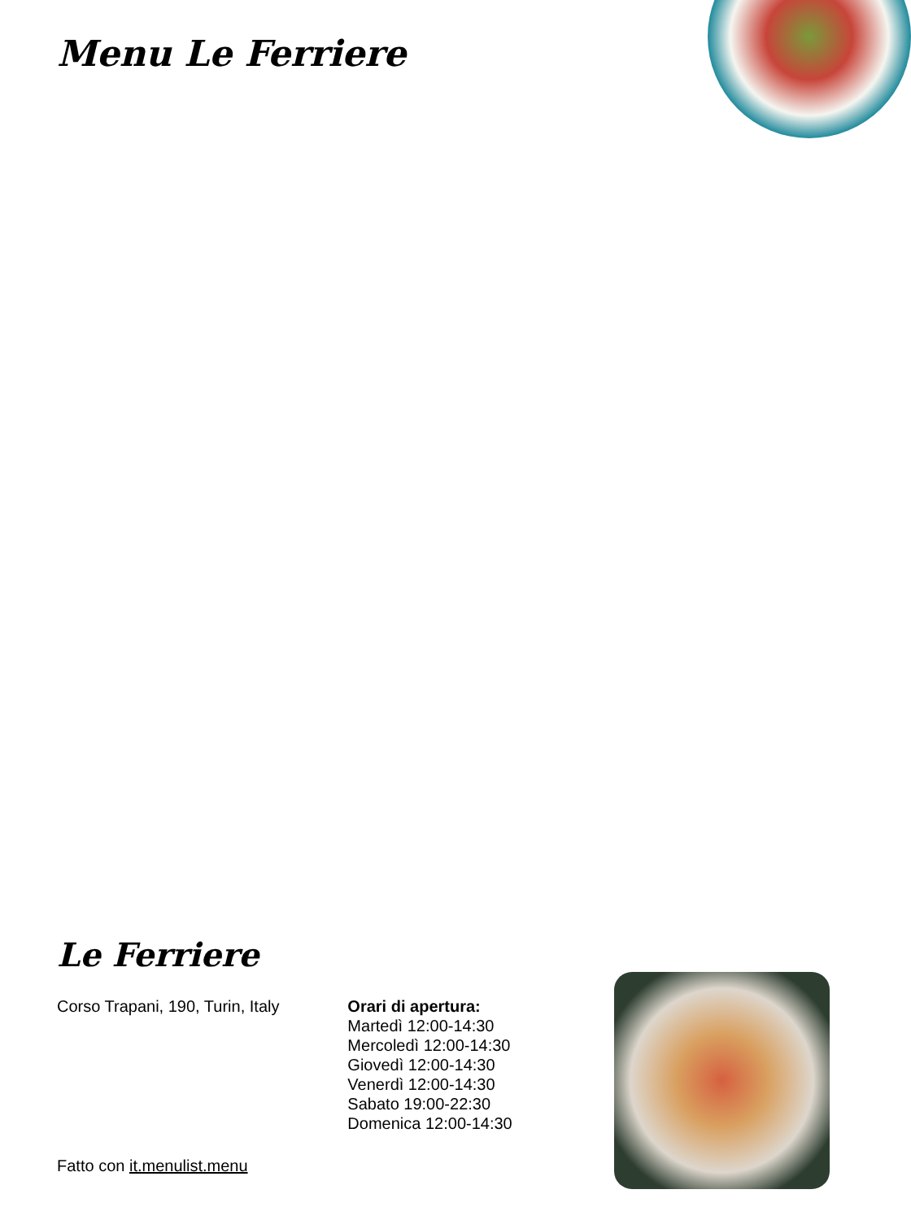Menu Le Ferriere
Le Ferriere
Corso Trapani, 190, Turin, Italy
Orari di apertura:
Martedì 12:00-14:30
Mercoledì 12:00-14:30
Giovedì 12:00-14:30
Venerdì 12:00-14:30
Sabato 19:00-22:30
Domenica 12:00-14:30
Fatto con it.menulist.menu